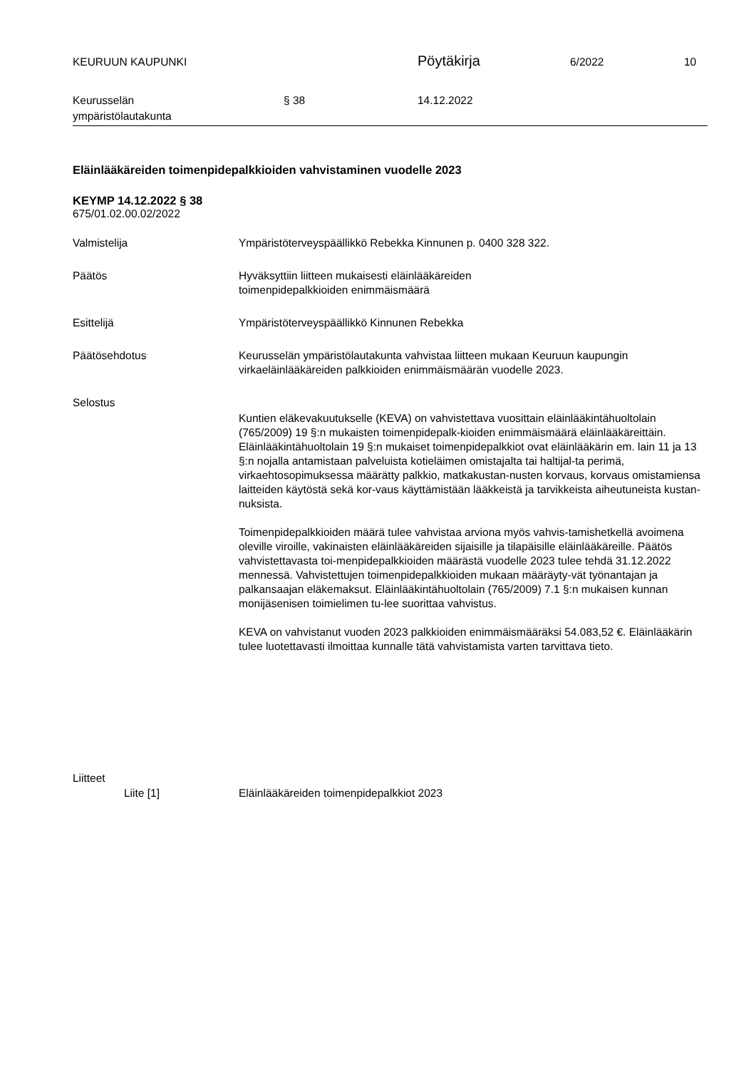KEURUUN KAUPUNKI
Pöytäkirja
6/2022 10
Keurusselän
ympäristölautakunta
§ 38 14.12.2022
Eläinlääkäreiden toimenpidepalkkioiden vahvistaminen vuodelle 2023
KEYMP 14.12.2022 § 38
675/01.02.00.02/2022
Valmistelija Ympäristöterveyspäällikkö Rebekka Kinnunen p. 0400 328 322.
Päätös Hyväksyttiin liitteen mukaisesti eläinlääkäreiden
toimenpidepalkkioiden enimmäismäärä
Esittelijä Ympäristöterveyspäällikkö Kinnunen Rebekka
Päätösehdotus Keurusselän ympäristölautakunta vahvistaa liitteen mukaan Keuruun kaupungin virkaeläinlääkäreiden palkkioiden enimmäismäärän vuodelle 2023.
Selostus
Kuntien eläkevakuutukselle (KEVA) on vahvistettava vuosittain eläinlääkintähuoltolain (765/2009) 19 §:n mukaisten toimenpidepalk-kioiden enimmäismäärä eläinlääkäreittäin. Eläinlääkintähuoltolain 19 §:n mukaiset toimenpidepalkkiot ovat eläinlääkärin em. lain 11 ja 13 §:n nojalla antamistaan palveluista kotieläimen omistajalta tai haltijal-ta perimä, virkaehtosopimuksessa määrätty palkkio, matkakustan-nusten korvaus, korvaus omistamiensa laitteiden käytöstä sekä kor-vaus käyttämistään lääkkeistä ja tarvikkeista aiheutuneista kustan-nuksista.
Toimenpidepalkkioiden määrä tulee vahvistaa arviona myös vahvis-tamishetkellä avoimena oleville viroille, vakinaisten eläinlääkäreiden sijaisille ja tilapäisille eläinlääkäreille. Päätös vahvistettavasta toi-menpidepalkkioiden määrästä vuodelle 2023 tulee tehdä 31.12.2022 mennessä. Vahvistettujen toimenpidepalkkioiden mukaan määräyty-vät työnantajan ja palkansaajan eläkemaksut. Eläinlääkintähuoltolain (765/2009) 7.1 §:n mukaisen kunnan monijäsenisen toimielimen tu-lee suorittaa vahvistus.
KEVA on vahvistanut vuoden 2023 palkkioiden enimmäismääräksi 54.083,52 €. Eläinlääkärin tulee luotettavasti ilmoittaa kunnalle tätä vahvistamista varten tarvittava tieto.
Liitteet
Liite [1] Eläinlääkäreiden toimenpidepalkkiot 2023